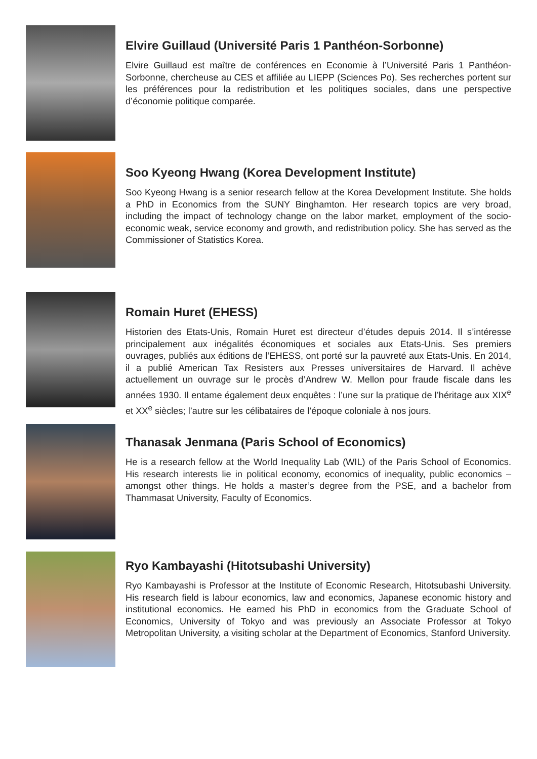Elvire Guillaud (Université Paris 1 Panthéon-Sorbonne)
Elvire Guillaud est maître de conférences en Economie à l’Université Paris 1 Panthéon-Sorbonne, chercheuse au CES et affiliée au LIEPP (Sciences Po). Ses recherches portent sur les préférences pour la redistribution et les politiques sociales, dans une perspective d’économie politique comparée.
Soo Kyeong Hwang (Korea Development Institute)
Soo Kyeong Hwang is a senior research fellow at the Korea Development Institute. She holds a PhD in Economics from the SUNY Binghamton. Her research topics are very broad, including the impact of technology change on the labor market, employment of the socio-economic weak, service economy and growth, and redistribution policy. She has served as the Commissioner of Statistics Korea.
Romain Huret (EHESS)
Historien des Etats-Unis, Romain Huret est directeur d’études depuis 2014. Il s’intéresse principalement aux inégalités économiques et sociales aux Etats-Unis. Ses premiers ouvrages, publiés aux éditions de l’EHESS, ont porté sur la pauvreté aux Etats-Unis. En 2014, il a publié American Tax Resisters aux Presses universitaires de Harvard. Il achève actuellement un ouvrage sur le procès d’Andrew W. Mellon pour fraude fiscale dans les années 1930. Il entame également deux enquêtes : l’une sur la pratique de l’héritage aux XIX<sup>e</sup> et XX<sup>e</sup> siècles; l’autre sur les célibataires de l’époque coloniale à nos jours.
Thanasak Jenmana (Paris School of Economics)
He is a research fellow at the World Inequality Lab (WIL) of the Paris School of Economics. His research interests lie in political economy, economics of inequality, public economics – amongst other things. He holds a master’s degree from the PSE, and a bachelor from Thammasat University, Faculty of Economics.
Ryo Kambayashi (Hitotsubashi University)
Ryo Kambayashi is Professor at the Institute of Economic Research, Hitotsubashi University. His research field is labour economics, law and economics, Japanese economic history and institutional economics. He earned his PhD in economics from the Graduate School of Economics, University of Tokyo and was previously an Associate Professor at Tokyo Metropolitan University, a visiting scholar at the Department of Economics, Stanford University.